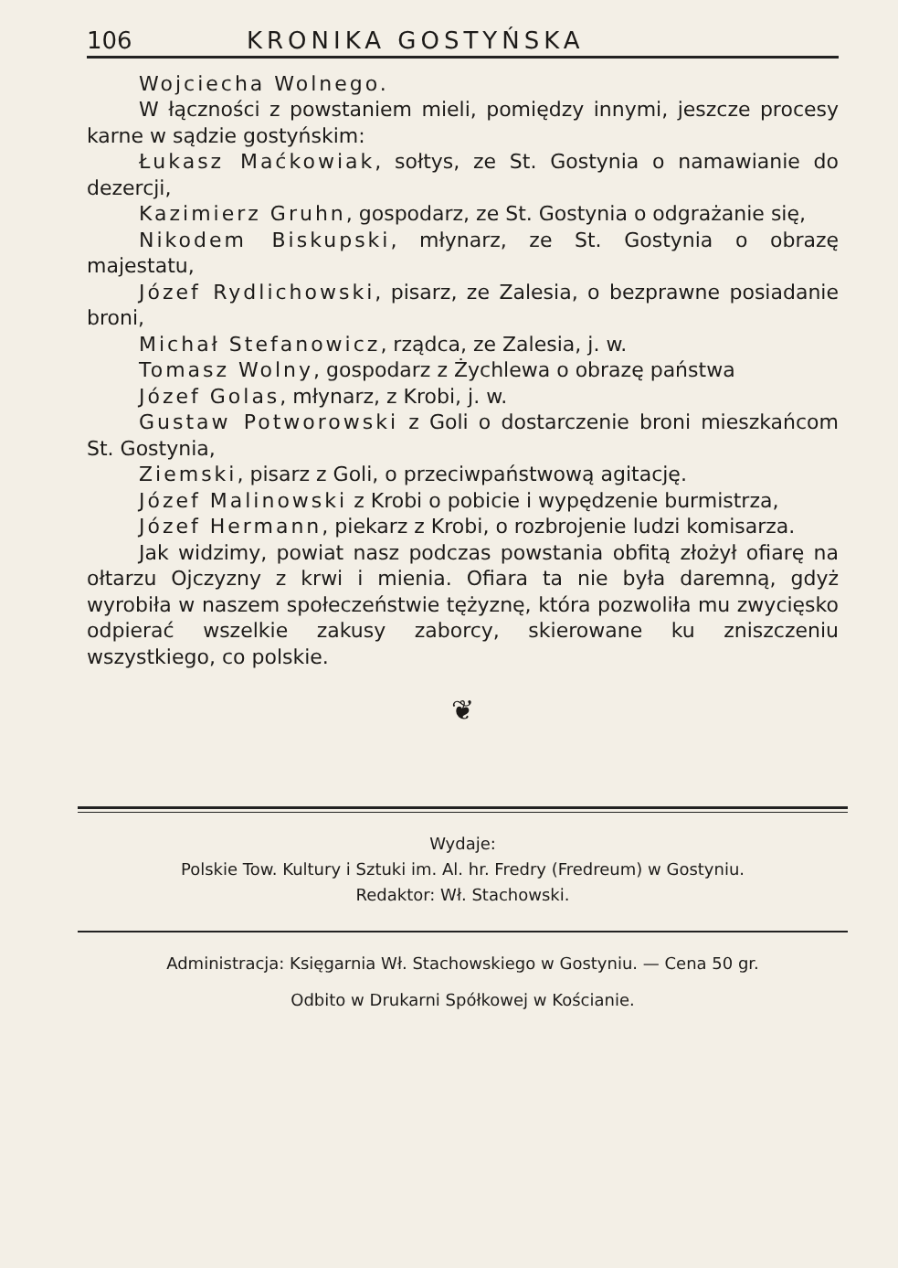106 KRONIKA GOSTYŃSKA
Wojciecha Wolnego.
W łączności z powstaniem mieli, pomiędzy innymi, jeszcze procesy karne w sądzie gostyńskim:
Łukasz Maćkowiak, sołtys, ze St. Gostynia o namawianie do dezercji,
Kazimierz Gruhn, gospodarz, ze St. Gostynia o odgrażanie się,
Nikodem Biskupski, młynarz, ze St. Gostynia o obrazę majestatu,
Józef Rydlichowski, pisarz, ze Zalesia, o bezprawne posiadanie broni,
Michał Stefanowicz, rządca, ze Zalesia, j. w.
Tomasz Wolny, gospodarz z Żychlewa o obrazę państwa
Józef Golas, młynarz, z Krobi, j. w.
Gustaw Potworowski z Goli o dostarczenie broni mieszkańcom St. Gostynia,
Ziemski, pisarz z Goli, o przeciwpaństwową agitację.
Józef Malinowski z Krobi o pobicie i wypędzenie burmistrza,
Józef Hermann, piekarz z Krobi, o rozbrojenie ludzi komisarza.
Jak widzimy, powiat nasz podczas powstania obfitą złożył ofiarę na ołtarzu Ojczyzny z krwi i mienia. Ofiara ta nie była daremną, gdyż wyrobiła w naszem społeczeństwie tężyznę, która pozwoliła mu zwycięsko odpierać wszelkie zakusy zaborcy, skierowane ku zniszczeniu wszystkiego, co polskie.
❦
Wydaje:
Polskie Tow. Kultury i Sztuki im. Al. hr. Fredry (Fredreum) w Gostyniu.
Redaktor: Wł. Stachowski.
Administracja: Księgarnia Wł. Stachowskiego w Gostyniu. — Cena 50 gr.
Odbito w Drukarni Spółkowej w Kościanie.